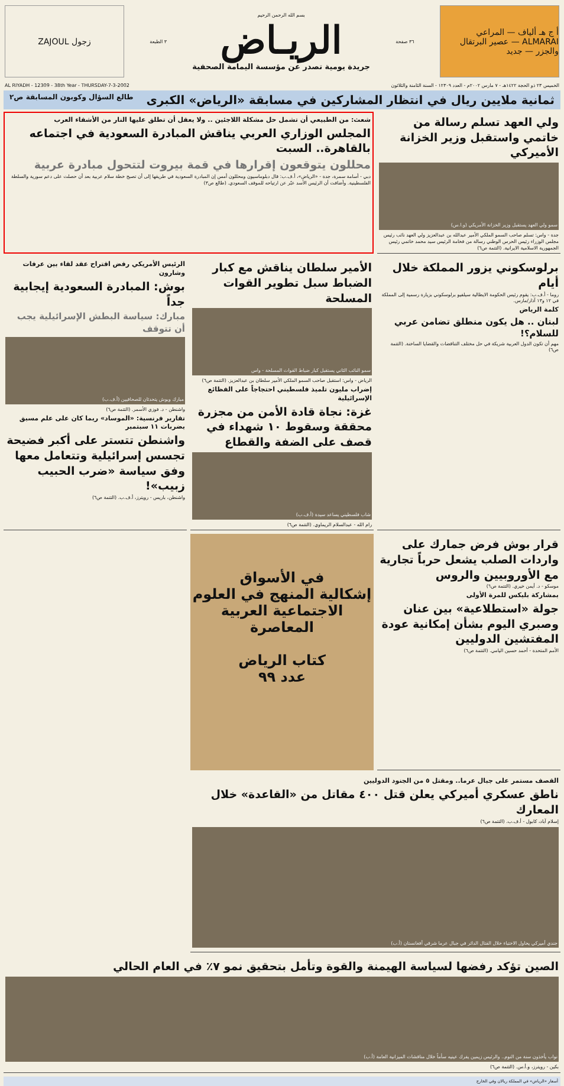أ ج هـ ألياف — المراعي ALMARAI — عصير البرتقال والجزر — جديد
٣٦ صفحة
بسم الله الرحمن الرحيم
الريـاض
جريدة يومية تصدر عن مؤسسة اليمامة الصحفية
٣ الطبعة
زجول ZAJOUL
الخميس ٢٣ ذو الحجة ١٤٢٢هـ - ٧ مارس ٢٠٠٢م - العدد ١٢٣٠٩ - السنة الثامنة والثلاثون AL RIYADH - 12309 - 38th Year - THURSDAY-7-3-2002
ثمانية ملايين ريال في انتظار المشاركين في مسابقة «الرياض» الكبرى طالع السؤال وكوبون المسابقة ص٢
ولي العهد تسلم رسالة من خاتمي واستقبل وزير الخزانة الأميركي
سمو ولي العهد يستقبل وزير الخزانة الأمريكي (و.ا.س)
جدة - واس: تسلم صاحب السمو الملكي الأمير عبدالله بن عبدالعزيز ولي العهد نائب رئيس مجلس الوزراء رئيس الحرس الوطني رسالة من فخامة الرئيس سيد محمد خاتمي رئيس الجمهورية الاسلامية الايرانية. (التتمة ص٦)
شعث: من الطبيعي أن تشمل حل مشكلة اللاجئين .. ولا يعقل أن تطلق عليها النار من الأشقاء العرب
المجلس الوزاري العربي يناقش المبادرة السعودية في اجتماعه بالقاهرة.. السبت
محللون يتوقعون إقرارها في قمة بيروت لتتحول مبادرة عربية
دبي - أسامة سمرة، جدة - «الرياض»، أ.ف.ب: قال دبلوماسيون ومحللون أمس إن المبادرة السعودية في طريقها إلى أن تصبح خطة سلام عربية بعد أن حصلت على دعم سورية والسلطة الفلسطينية. وأضافت أن الرئيس الأسد عبّر عن ارتياحه للموقف السعودي. (طالع ص٣)
برلوسكوني يزور المملكة خلال أيام
روما - أ.ف.ب: يقوم رئيس الحكومة الايطالية سيلفيو برلوسكوني بزيارة رسمية إلى المملكة في ١٢ و١٣ آذار/مارس.
كلمة الرياض
لبنان .. هل يكون منطلق تضامن عربي للسلام؟!
مهم أن تكون الدول العربية شريكة في حل مختلف التناقضات والقضايا الساخنة. (التتمة ص٦)
الأمير سلطان يناقش مع كبار الضباط سبل تطوير القوات المسلحة
سمو النائب الثاني يستقبل كبار ضباط القوات المسلحة - واس
الرياض - واس: استقبل صاحب السمو الملكي الأمير سلطان بن عبدالعزيز. (التتمة ص٦)
إضراب مليون تلميذ فلسطيني احتجاجاً على الفظائع الإسرائيلية
غزة: نجاة قادة الأمن من مجزرة محققة وسقوط ١٠ شهداء في قصف على الضفة والقطاع
شاب فلسطيني يساعد سيدة (أ.ف.ب)
رام الله - عبدالسلام الريماوي. (التتمة ص٦)
الرئيس الأمريكي رفض اقتراح عقد لقاء بين عرفات وشارون
بوش: المبادرة السعودية إيجابية جداً
مبارك: سياسة البطش الإسرائيلية يجب أن تتوقف
مبارك وبوش يتحدثان للصحافيين (أ.ف.ب)
واشنطن - د. فوزي الأسمر. (التتمة ص٦)
تقارير فرنسية: «الموساد» ربما كان على علم مسبق بضربات ١١ سبتمبر
واشنطن تتستر على أكبر فضيحة تجسس إسرائيلية وتتعامل معها وفق سياسة «ضرب الحبيب زبيب»!
واشنطن، باريس - رويترز، أ.ف.ب. (التتمة ص٦)
قرار بوش فرض جمارك على واردات الصلب يشعل حرباً تجارية مع الأوروبيين والروس
موسكو - د. أيمن خيري. (التتمة ص٦)
بمشاركة بليكس للمرة الأولى
جولة «استطلاعية» بين عنان وصبري اليوم بشأن إمكانية عودة المفتشين الدوليين
الأمم المتحدة - أحمد حسين اليامي. (التتمة ص٦)
في الأسواق
إشكالية المنهج في العلوم الاجتماعية العربية المعاصرة
كتاب الرياض
عدد ٩٩
القصف مستمر على جبال عرما.. ومقتل ٥ من الجنود الدوليين
ناطق عسكري أميركي يعلن قتل ٤٠٠ مقاتل من «القاعدة» خلال المعارك
إسلام آباد، كابول - أ.ف.ب. (التتمة ص٦)
جندي أميركي يحاول الاختباء خلال القتال الدائر في جبال عرما شرقي أفغانستان (أ.ب)
الصين تؤكد رفضها لسياسة الهيمنة والقوة وتأمل بتحقيق نمو ٧٪ في العام الحالي
نواب يأخذون سنة من النوم.. والرئيس زيمين يفرك عينيه سأماً خلال مناقشات الميزانية العامة (أ.ب)
بكين - رويترز، و.أ.س. (التتمة ص٦)
أسعار «الرياض» في المملكة ريالان وفي الخارج